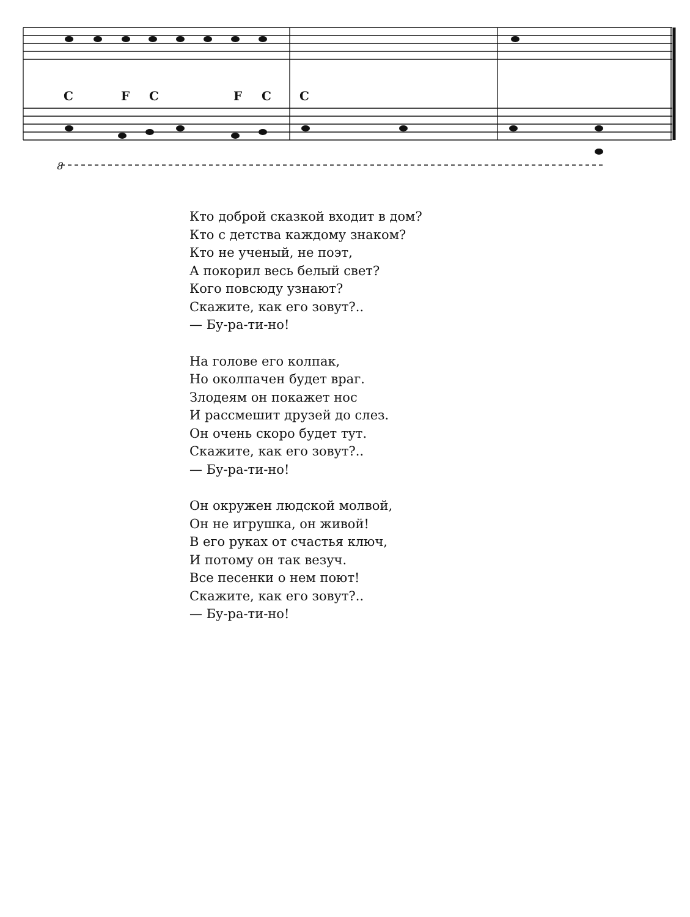C F C F C C
8
Кто доброй сказкой входит в дом?
Кто с детства каждому знаком?
Кто не ученый, не поэт,
А покорил весь белый свет?
Кого повсюду узнают?
Скажите, как его зовут?..
— Бу-ра-ти-но!
На голове его колпак,
Но околпачен будет враг.
Злодеям он покажет нос
И рассмешит друзей до слез.
Он очень скоро будет тут.
Скажите, как его зовут?..
— Бу-ра-ти-но!
Он окружен людской молвой,
Он не игрушка, он живой!
В его руках от счастья ключ,
И потому он так везуч.
Все песенки о нем поют!
Скажите, как его зовут?..
— Бу-ра-ти-но!